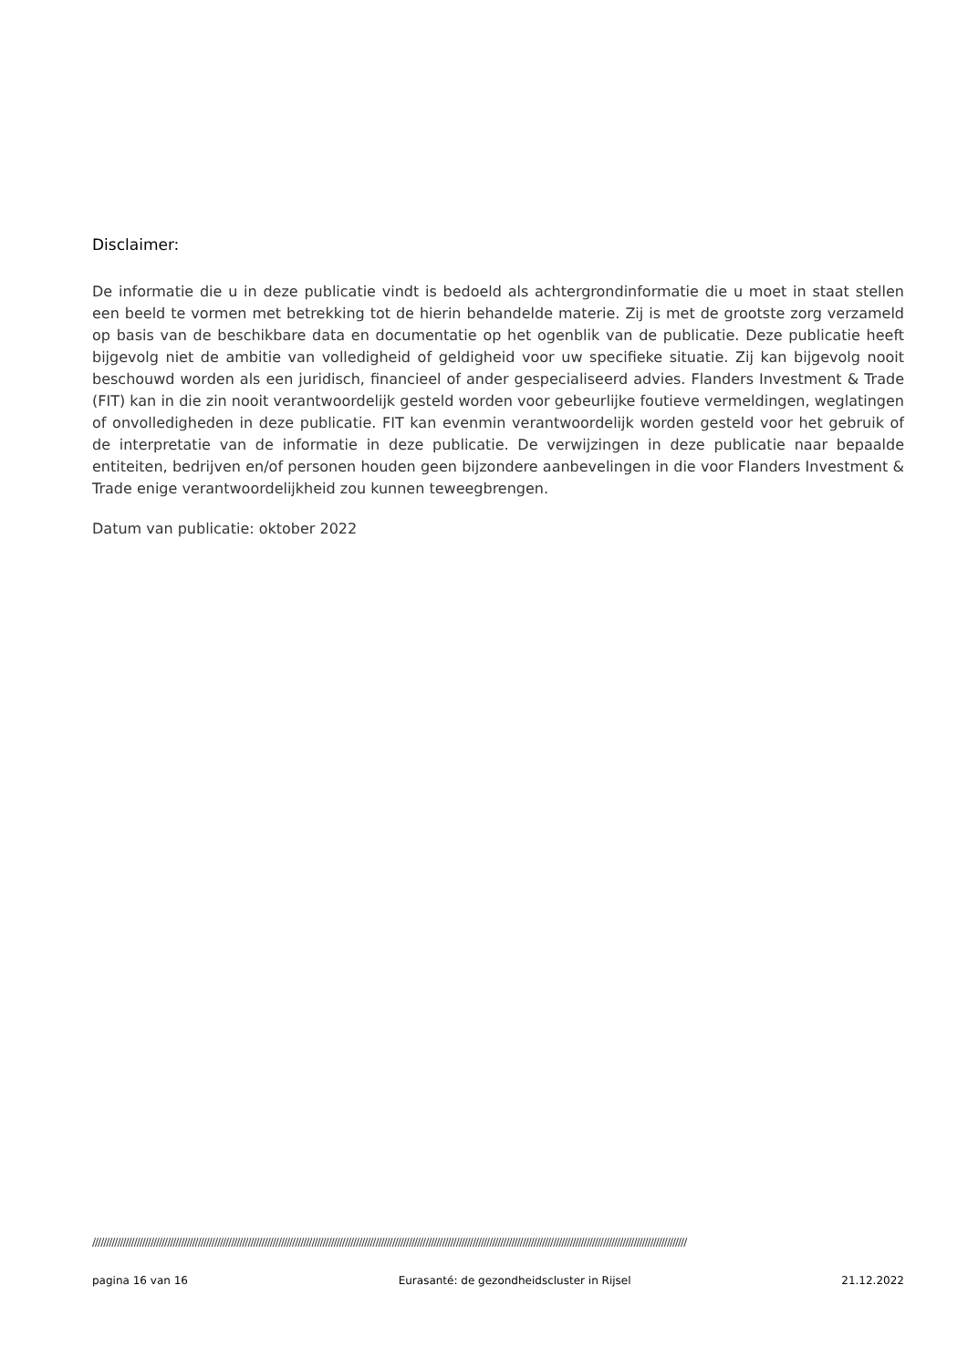Disclaimer:
De informatie die u in deze publicatie vindt is bedoeld als achtergrondinformatie die u moet in staat stellen een beeld te vormen met betrekking tot de hierin behandelde materie. Zij is met de grootste zorg verzameld op basis van de beschikbare data en documentatie op het ogenblik van de publicatie. Deze publicatie heeft bijgevolg niet de ambitie van volledigheid of geldigheid voor uw specifieke situatie. Zij kan bijgevolg nooit beschouwd worden als een juridisch, financieel of ander gespecialiseerd advies. Flanders Investment & Trade (FIT) kan in die zin nooit verantwoordelijk gesteld worden voor gebeurlijke foutieve vermeldingen, weglatingen of onvolledigheden in deze publicatie. FIT kan evenmin verantwoordelijk worden gesteld voor het gebruik of de interpretatie van de informatie in deze publicatie. De verwijzingen in deze publicatie naar bepaalde entiteiten, bedrijven en/of personen houden geen bijzondere aanbevelingen in die voor Flanders Investment & Trade enige verantwoordelijkheid zou kunnen teweegbrengen.
Datum van publicatie: oktober 2022
//////////////////////////////////////////////////////////////////////////////////////////////////////////////////////////////////////////////////////////////////////////////////////////////////////////////////////
pagina 16 van 16 Eurasanté: de gezondheidscluster in Rijsel 21.12.2022